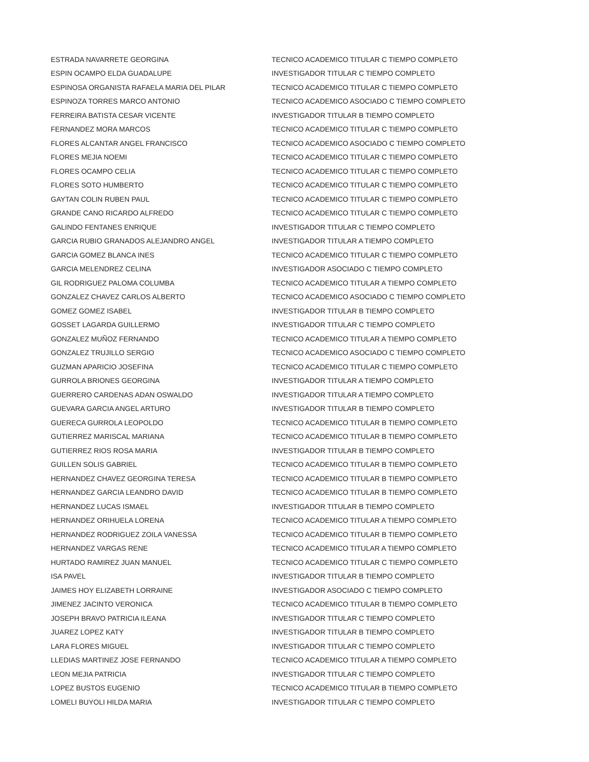| ESTRADA NAVARRETE GEORGINA | TECNICO ACADEMICO TITULAR C TIEMPO COMPLETO |
| ESPIN OCAMPO ELDA GUADALUPE | INVESTIGADOR TITULAR C TIEMPO COMPLETO |
| ESPINOSA ORGANISTA RAFAELA MARIA DEL PILAR | TECNICO ACADEMICO TITULAR C TIEMPO COMPLETO |
| ESPINOZA TORRES MARCO ANTONIO | TECNICO ACADEMICO ASOCIADO C TIEMPO COMPLETO |
| FERREIRA BATISTA CESAR VICENTE | INVESTIGADOR TITULAR B TIEMPO COMPLETO |
| FERNANDEZ MORA MARCOS | TECNICO ACADEMICO TITULAR C TIEMPO COMPLETO |
| FLORES ALCANTAR ANGEL FRANCISCO | TECNICO ACADEMICO ASOCIADO C TIEMPO COMPLETO |
| FLORES MEJIA NOEMI | TECNICO ACADEMICO TITULAR C TIEMPO COMPLETO |
| FLORES OCAMPO CELIA | TECNICO ACADEMICO TITULAR C TIEMPO COMPLETO |
| FLORES SOTO HUMBERTO | TECNICO ACADEMICO TITULAR C TIEMPO COMPLETO |
| GAYTAN COLIN RUBEN PAUL | TECNICO ACADEMICO TITULAR C TIEMPO COMPLETO |
| GRANDE CANO RICARDO ALFREDO | TECNICO ACADEMICO TITULAR C TIEMPO COMPLETO |
| GALINDO FENTANES ENRIQUE | INVESTIGADOR TITULAR C TIEMPO COMPLETO |
| GARCIA RUBIO GRANADOS ALEJANDRO ANGEL | INVESTIGADOR TITULAR A TIEMPO COMPLETO |
| GARCIA GOMEZ BLANCA INES | TECNICO ACADEMICO TITULAR C TIEMPO COMPLETO |
| GARCIA MELENDREZ CELINA | INVESTIGADOR ASOCIADO C TIEMPO COMPLETO |
| GIL RODRIGUEZ PALOMA COLUMBA | TECNICO ACADEMICO TITULAR A TIEMPO COMPLETO |
| GONZALEZ CHAVEZ CARLOS ALBERTO | TECNICO ACADEMICO ASOCIADO C TIEMPO COMPLETO |
| GOMEZ GOMEZ ISABEL | INVESTIGADOR TITULAR B TIEMPO COMPLETO |
| GOSSET LAGARDA GUILLERMO | INVESTIGADOR TITULAR C TIEMPO COMPLETO |
| GONZALEZ MUÑOZ FERNANDO | TECNICO ACADEMICO TITULAR A TIEMPO COMPLETO |
| GONZALEZ TRUJILLO SERGIO | TECNICO ACADEMICO ASOCIADO C TIEMPO COMPLETO |
| GUZMAN APARICIO JOSEFINA | TECNICO ACADEMICO TITULAR C TIEMPO COMPLETO |
| GURROLA BRIONES GEORGINA | INVESTIGADOR TITULAR A TIEMPO COMPLETO |
| GUERRERO CARDENAS ADAN OSWALDO | INVESTIGADOR TITULAR A TIEMPO COMPLETO |
| GUEVARA GARCIA ANGEL ARTURO | INVESTIGADOR TITULAR B TIEMPO COMPLETO |
| GUERECA GURROLA LEOPOLDO | TECNICO ACADEMICO TITULAR B TIEMPO COMPLETO |
| GUTIERREZ MARISCAL MARIANA | TECNICO ACADEMICO TITULAR B TIEMPO COMPLETO |
| GUTIERREZ RIOS ROSA MARIA | INVESTIGADOR TITULAR B TIEMPO COMPLETO |
| GUILLEN SOLIS GABRIEL | TECNICO ACADEMICO TITULAR B TIEMPO COMPLETO |
| HERNANDEZ CHAVEZ GEORGINA TERESA | TECNICO ACADEMICO TITULAR B TIEMPO COMPLETO |
| HERNANDEZ GARCIA LEANDRO DAVID | TECNICO ACADEMICO TITULAR B TIEMPO COMPLETO |
| HERNANDEZ LUCAS ISMAEL | INVESTIGADOR TITULAR B TIEMPO COMPLETO |
| HERNANDEZ ORIHUELA LORENA | TECNICO ACADEMICO TITULAR A TIEMPO COMPLETO |
| HERNANDEZ RODRIGUEZ ZOILA VANESSA | TECNICO ACADEMICO TITULAR B TIEMPO COMPLETO |
| HERNANDEZ VARGAS RENE | TECNICO ACADEMICO TITULAR A TIEMPO COMPLETO |
| HURTADO RAMIREZ JUAN MANUEL | TECNICO ACADEMICO TITULAR C TIEMPO COMPLETO |
| ISA PAVEL | INVESTIGADOR TITULAR B TIEMPO COMPLETO |
| JAIMES HOY ELIZABETH LORRAINE | INVESTIGADOR ASOCIADO C TIEMPO COMPLETO |
| JIMENEZ JACINTO VERONICA | TECNICO ACADEMICO TITULAR B TIEMPO COMPLETO |
| JOSEPH BRAVO PATRICIA ILEANA | INVESTIGADOR TITULAR C TIEMPO COMPLETO |
| JUAREZ LOPEZ KATY | INVESTIGADOR TITULAR B TIEMPO COMPLETO |
| LARA FLORES MIGUEL | INVESTIGADOR TITULAR C TIEMPO COMPLETO |
| LLEDIAS MARTINEZ JOSE FERNANDO | TECNICO ACADEMICO TITULAR A TIEMPO COMPLETO |
| LEON MEJIA PATRICIA | INVESTIGADOR TITULAR C TIEMPO COMPLETO |
| LOPEZ BUSTOS EUGENIO | TECNICO ACADEMICO TITULAR B TIEMPO COMPLETO |
| LOMELI BUYOLI HILDA MARIA | INVESTIGADOR TITULAR C TIEMPO COMPLETO |